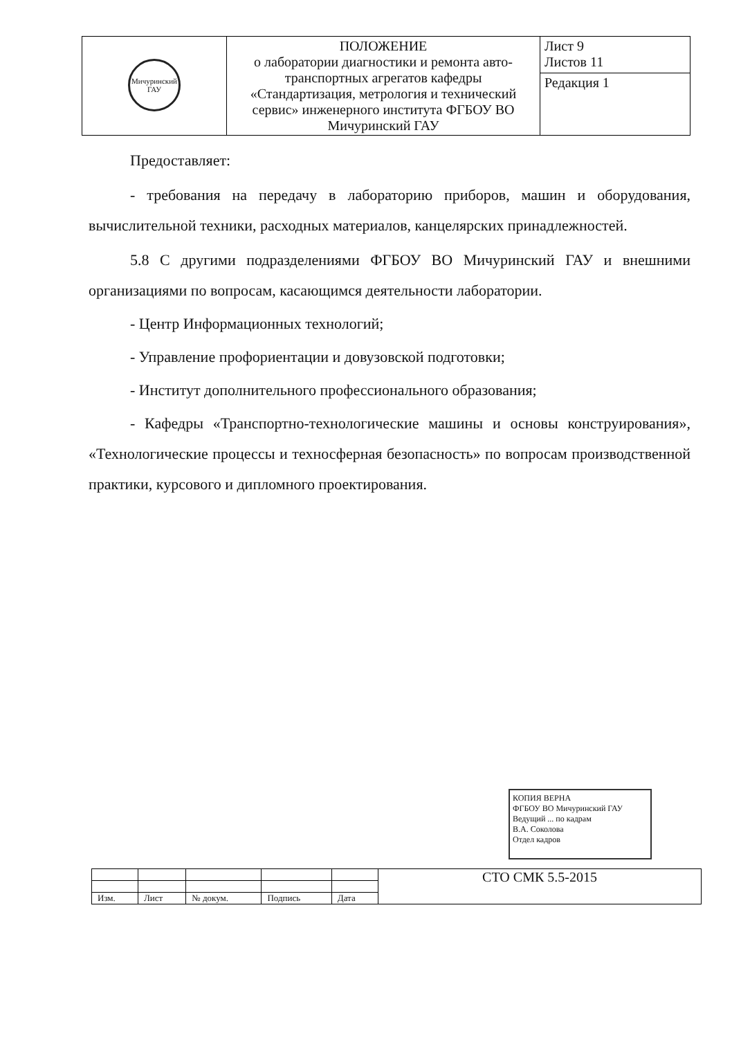| Мичуринский ГАУ | ПОЛОЖЕНИЕ о лаборатории диагностики и ремонта авто-транспортных агрегатов кафедры «Стандартизация, метрология и технический сервис» инженерного института ФГБОУ ВО Мичуринский ГАУ | Лист 9 Листов 11 |
| | | Редакция 1 |
Предоставляет:
- требования на передачу в лабораторию приборов, машин и оборудования, вычислительной техники, расходных материалов, канцелярских принадлежностей.
5.8 С другими подразделениями ФГБОУ ВО Мичуринский ГАУ и внешними организациями по вопросам, касающимся деятельности лаборатории.
- Центр Информационных технологий;
- Управление профориентации и довузовской подготовки;
- Институт дополнительного профессионального образования;
- Кафедры «Транспортно-технологические машины и основы конструирования», «Технологические процессы и техносферная безопасность» по вопросам производственной практики, курсового и дипломного проектирования.
КОПИЯ ВЕРНА
ФГБОУ ВО Мичуринский ГАУ
Ведущий ... по кадрам
В.А. Соколова
Отдел кадров
| | | | | | СТО СМК 5.5-2015 |
| Изм. | Лист | № докум. | Подпись | Дата | |